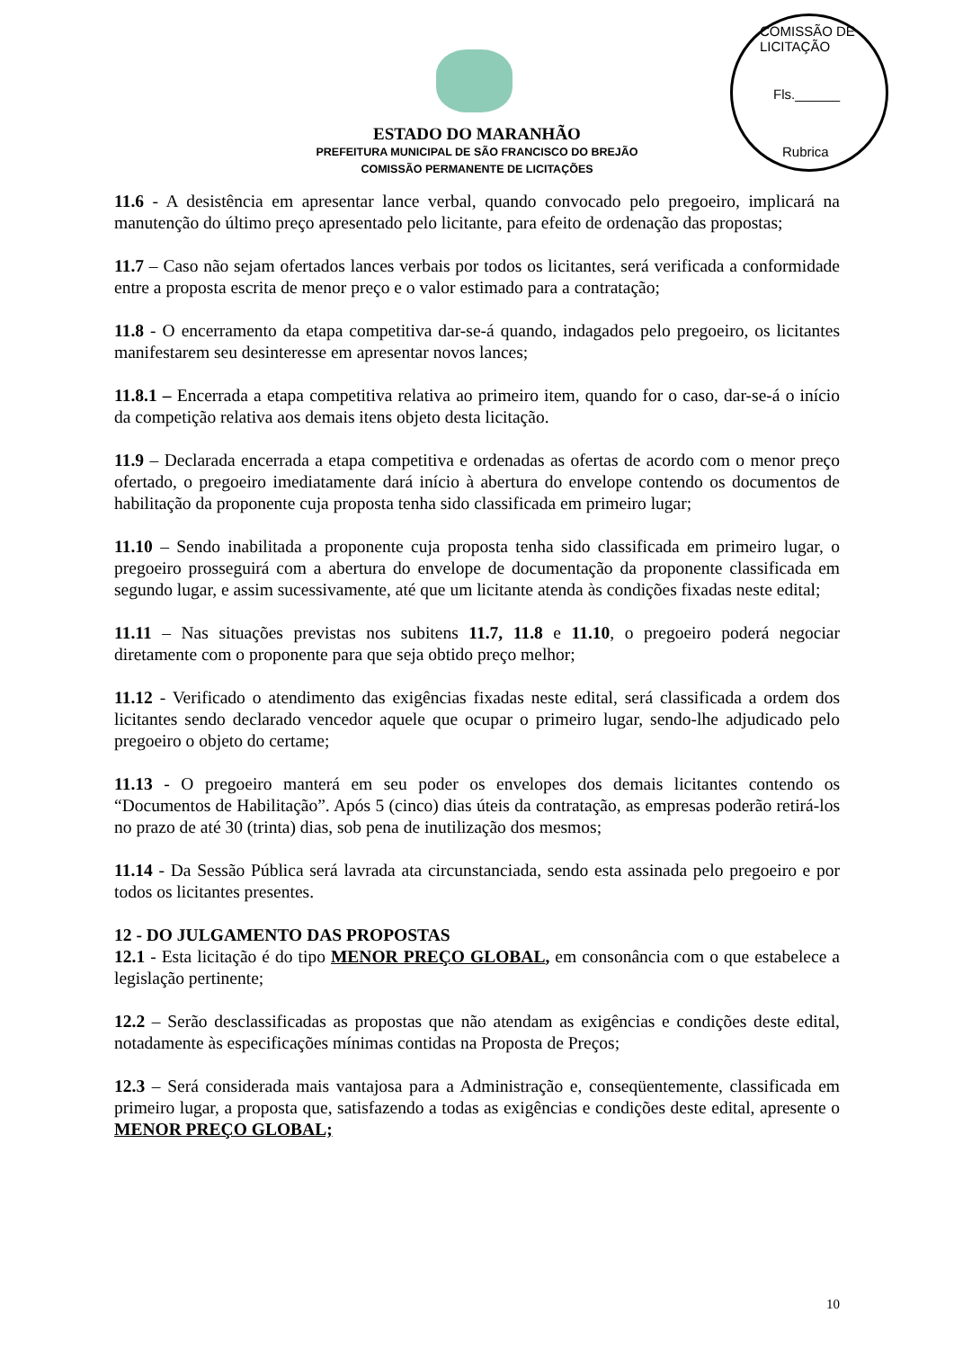COMISSÃO DE LICITAÇÃO
Fls.______
Rubrica
ESTADO DO MARANHÃO
PREFEITURA MUNICIPAL DE SÃO FRANCISCO DO BREJÃO
COMISSÃO PERMANENTE DE LICITAÇÕES
11.6 - A desistência em apresentar lance verbal, quando convocado pelo pregoeiro, implicará na manutenção do último preço apresentado pelo licitante, para efeito de ordenação das propostas;
11.7 – Caso não sejam ofertados lances verbais por todos os licitantes, será verificada a conformidade entre a proposta escrita de menor preço e o valor estimado para a contratação;
11.8 - O encerramento da etapa competitiva dar-se-á quando, indagados pelo pregoeiro, os licitantes manifestarem seu desinteresse em apresentar novos lances;
11.8.1 – Encerrada a etapa competitiva relativa ao primeiro item, quando for o caso, dar-se-á o início da competição relativa aos demais itens objeto desta licitação.
11.9 – Declarada encerrada a etapa competitiva e ordenadas as ofertas de acordo com o menor preço ofertado, o pregoeiro imediatamente dará início à abertura do envelope contendo os documentos de habilitação da proponente cuja proposta tenha sido classificada em primeiro lugar;
11.10 – Sendo inabilitada a proponente cuja proposta tenha sido classificada em primeiro lugar, o pregoeiro prosseguirá com a abertura do envelope de documentação da proponente classificada em segundo lugar, e assim sucessivamente, até que um licitante atenda às condições fixadas neste edital;
11.11 – Nas situações previstas nos subitens 11.7, 11.8 e 11.10, o pregoeiro poderá negociar diretamente com o proponente para que seja obtido preço melhor;
11.12 - Verificado o atendimento das exigências fixadas neste edital, será classificada a ordem dos licitantes sendo declarado vencedor aquele que ocupar o primeiro lugar, sendo-lhe adjudicado pelo pregoeiro o objeto do certame;
11.13 - O pregoeiro manterá em seu poder os envelopes dos demais licitantes contendo os “Documentos de Habilitação”. Após 5 (cinco) dias úteis da contratação, as empresas poderão retirá-los no prazo de até 30 (trinta) dias, sob pena de inutilização dos mesmos;
11.14 - Da Sessão Pública será lavrada ata circunstanciada, sendo esta assinada pelo pregoeiro e por todos os licitantes presentes.
12 - DO JULGAMENTO DAS PROPOSTAS
12.1 - Esta licitação é do tipo MENOR PREÇO GLOBAL, em consonância com o que estabelece a legislação pertinente;
12.2 – Serão desclassificadas as propostas que não atendam as exigências e condições deste edital, notadamente às especificações mínimas contidas na Proposta de Preços;
12.3 – Será considerada mais vantajosa para a Administração e, conseqüentemente, classificada em primeiro lugar, a proposta que, satisfazendo a todas as exigências e condições deste edital, apresente o MENOR PREÇO GLOBAL;
10